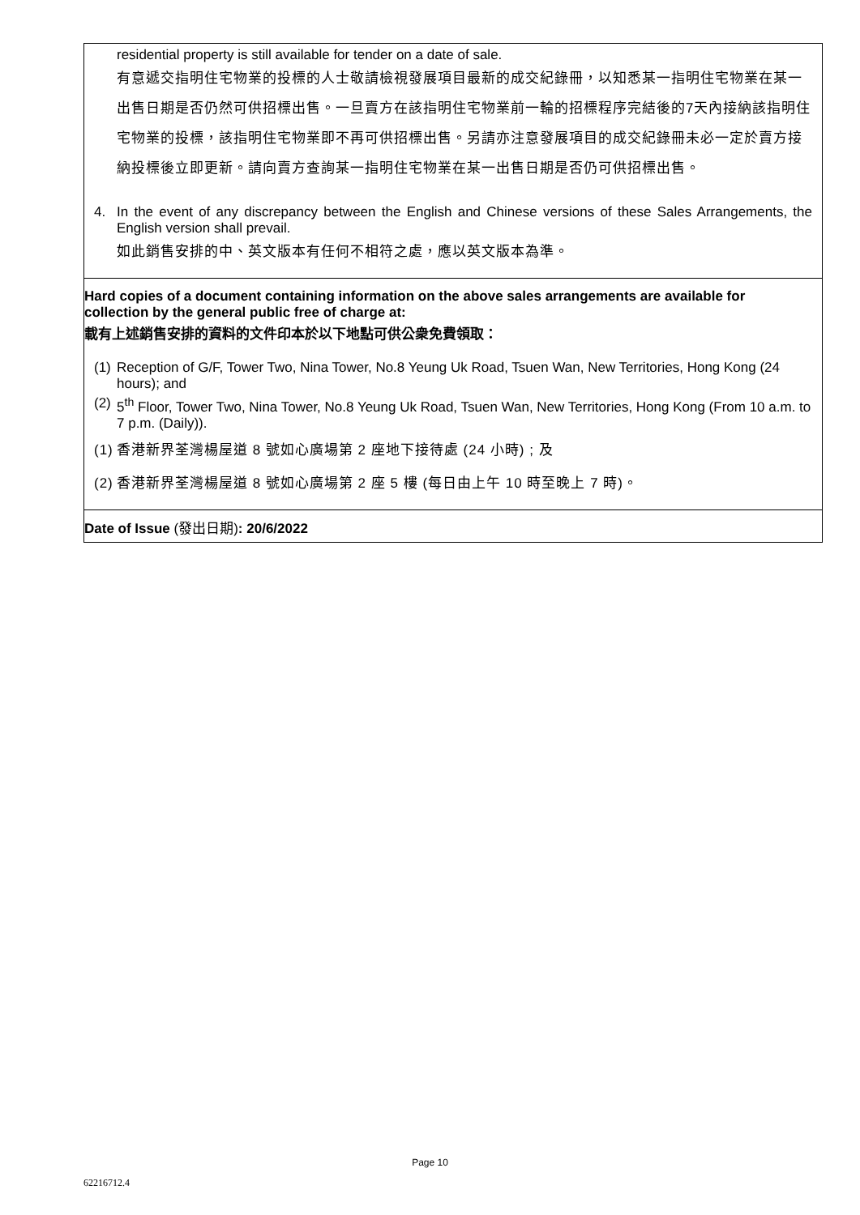residential property is still available for tender on a date of sale.
有意遞交指明住宅物業的投標的人士敬請檢視發展項目最新的成交紀錄冊，以知悉某一指明住宅物業在某一出售日期是否仍然可供招標出售。一旦賣方在該指明住宅物業前一輪的招標程序完結後的7天內接納該指明住宅物業的投標，該指明住宅物業即不再可供招標出售。另請亦注意發展項目的成交紀錄冊未必一定於賣方接納投標後立即更新。請向賣方查詢某一指明住宅物業在某一出售日期是否仍可供招標出售。
4. In the event of any discrepancy between the English and Chinese versions of these Sales Arrangements, the English version shall prevail.
如此銷售安排的中、英文版本有任何不相符之處，應以英文版本為準。
Hard copies of a document containing information on the above sales arrangements are available for collection by the general public free of charge at:
載有上述銷售安排的資料的文件印本於以下地點可供公衆免費領取：
(1) Reception of G/F, Tower Two, Nina Tower, No.8 Yeung Uk Road, Tsuen Wan, New Territories, Hong Kong (24 hours); and
(2) 5<sup>th</sup> Floor, Tower Two, Nina Tower, No.8 Yeung Uk Road, Tsuen Wan, New Territories, Hong Kong (From 10 a.m. to 7 p.m. (Daily)).
(1) 香港新界荃灣楊屋道 8 號如心廣場第 2 座地下接待處 (24 小時) ; 及
(2) 香港新界荃灣楊屋道 8 號如心廣場第 2 座 5 樓 (每日由上午 10 時至晚上 7 時)。
Date of Issue (發出日期): 20/6/2022
Page 10
62216712.4